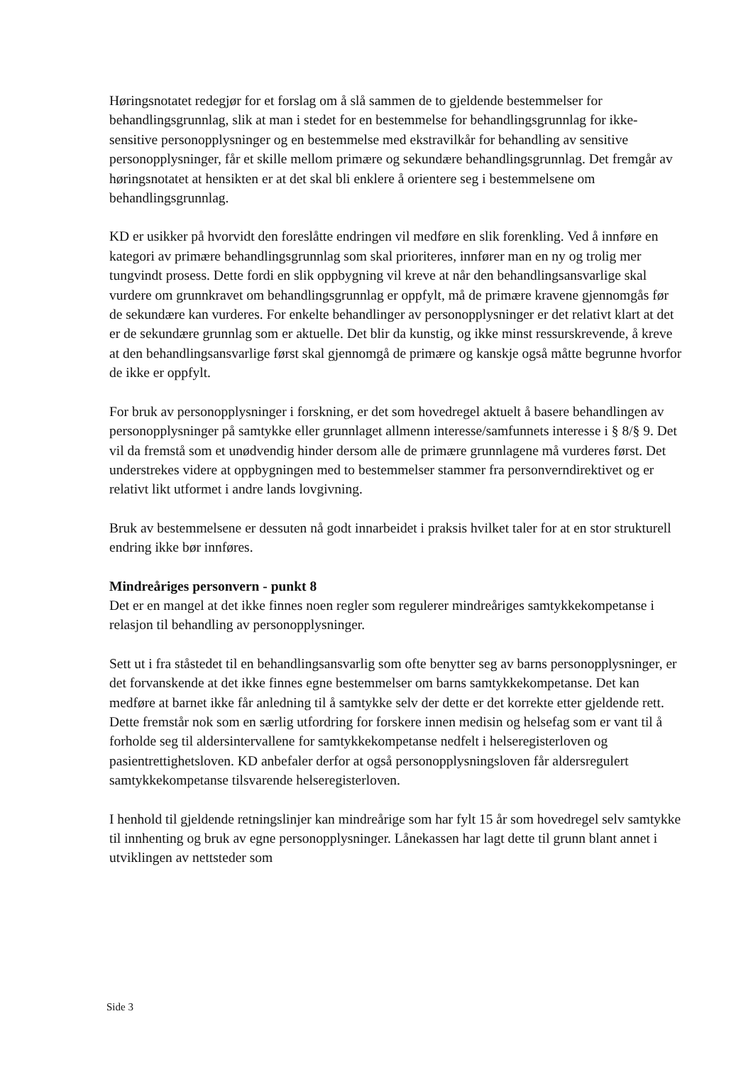Høringsnotatet redegjør for et forslag om å slå sammen de to gjeldende bestemmelser for behandlingsgrunnlag, slik at man i stedet for en bestemmelse for behandlingsgrunnlag for ikke-sensitive personopplysninger og en bestemmelse med ekstravilkår for behandling av sensitive personopplysninger, får et skille mellom primære og sekundære behandlingsgrunnlag. Det fremgår av høringsnotatet at hensikten er at det skal bli enklere å orientere seg i bestemmelsene om behandlingsgrunnlag.
KD er usikker på hvorvidt den foreslåtte endringen vil medføre en slik forenkling. Ved å innføre en kategori av primære behandlingsgrunnlag som skal prioriteres, innfører man en ny og trolig mer tungvindt prosess. Dette fordi en slik oppbygning vil kreve at når den behandlingsansvarlige skal vurdere om grunnkravet om behandlingsgrunnlag er oppfylt, må de primære kravene gjennomgås før de sekundære kan vurderes. For enkelte behandlinger av personopplysninger er det relativt klart at det er de sekundære grunnlag som er aktuelle. Det blir da kunstig, og ikke minst ressurskrevende, å kreve at den behandlingsansvarlige først skal gjennomgå de primære og kanskje også måtte begrunne hvorfor de ikke er oppfylt.
For bruk av personopplysninger i forskning, er det som hovedregel aktuelt å basere behandlingen av personopplysninger på samtykke eller grunnlaget allmenn interesse/samfunnets interesse i § 8/§ 9. Det vil da fremstå som et unødvendig hinder dersom alle de primære grunnlagene må vurderes først. Det understrekes videre at oppbygningen med to bestemmelser stammer fra personverndirektivet og er relativt likt utformet i andre lands lovgivning.
Bruk av bestemmelsene er dessuten nå godt innarbeidet i praksis hvilket taler for at en stor strukturell endring ikke bør innføres.
Mindreåriges personvern - punkt 8
Det er en mangel at det ikke finnes noen regler som regulerer mindreåriges samtykkekompetanse i relasjon til behandling av personopplysninger.
Sett ut i fra ståstedet til en behandlingsansvarlig som ofte benytter seg av barns personopplysninger, er det forvanskende at det ikke finnes egne bestemmelser om barns samtykkekompetanse. Det kan medføre at barnet ikke får anledning til å samtykke selv der dette er det korrekte etter gjeldende rett. Dette fremstår nok som en særlig utfordring for forskere innen medisin og helsefag som er vant til å forholde seg til aldersintervallene for samtykkekompetanse nedfelt i helseregisterloven og pasientrettighetsloven. KD anbefaler derfor at også personopplysningsloven får aldersregulert samtykkekompetanse tilsvarende helseregisterloven.
I henhold til gjeldende retningslinjer kan mindreårige som har fylt 15 år som hovedregel selv samtykke til innhenting og bruk av egne personopplysninger. Lånekassen har lagt dette til grunn blant annet i utviklingen av nettsteder som
Side 3